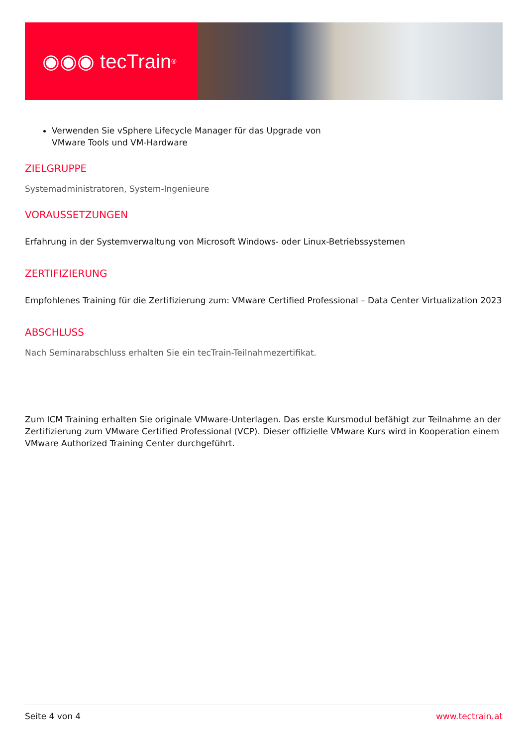◉◉◉ tecTrain<sup>®</sup>
Verwenden Sie vSphere Lifecycle Manager für das Upgrade von
VMware Tools und VM-Hardware
ZIELGRUPPE
Systemadministratoren, System-Ingenieure
VORAUSSETZUNGEN
Erfahrung in der Systemverwaltung von Microsoft Windows- oder Linux-Betriebssystemen
ZERTIFIZIERUNG
Empfohlenes Training für die Zertifizierung zum: VMware Certified Professional – Data Center Virtualization 2023
ABSCHLUSS
Nach Seminarabschluss erhalten Sie ein tecTrain-Teilnahmezertifikat.
Zum ICM Training erhalten Sie originale VMware-Unterlagen. Das erste Kursmodul befähigt zur Teilnahme an der Zertifizierung zum VMware Certified Professional (VCP). Dieser offizielle VMware Kurs wird in Kooperation einem VMware Authorized Training Center durchgeführt.
Seite 4 von 4 www.tectrain.at